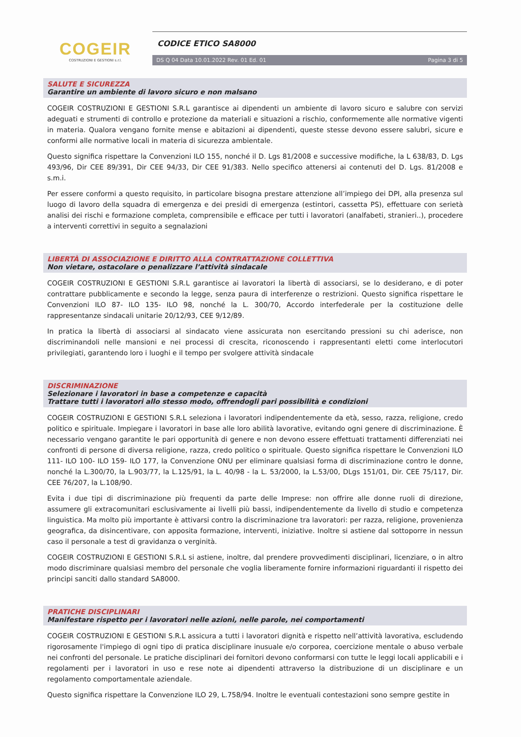COGEIR
COSTRUZIONI E GESTIONI s.r.l.
CODICE ETICO SA8000
DS Q 04 Data 10.01.2022 Rev. 01 Ed. 01 Pagina 3 di 5
SALUTE E SICUREZZA
Garantire un ambiente di lavoro sicuro e non malsano
COGEIR COSTRUZIONI E GESTIONI S.R.L garantisce ai dipendenti un ambiente di lavoro sicuro e salubre con servizi adeguati e strumenti di controllo e protezione da materiali e situazioni a rischio, conformemente alle normative vigenti in materia. Qualora vengano fornite mense e abitazioni ai dipendenti, queste stesse devono essere salubri, sicure e conformi alle normative locali in materia di sicurezza ambientale.
Questo significa rispettare la Convenzioni ILO 155, nonché il D. Lgs 81/2008 e successive modifiche, la L 638/83, D. Lgs 493/96, Dir CEE 89/391, Dir CEE 94/33, Dir CEE 91/383. Nello specifico attenersi ai contenuti del D. Lgs. 81/2008 e s.m.i.
Per essere conformi a questo requisito, in particolare bisogna prestare attenzione all’impiego dei DPI, alla presenza sul luogo di lavoro della squadra di emergenza e dei presidi di emergenza (estintori, cassetta PS), effettuare con serietà analisi dei rischi e formazione completa, comprensibile e efficace per tutti i lavoratori (analfabeti, stranieri..), procedere a interventi correttivi in seguito a segnalazioni
LIBERTÀ DI ASSOCIAZIONE E DIRITTO ALLA CONTRATTAZIONE COLLETTIVA
Non vietare, ostacolare o penalizzare l’attività sindacale
COGEIR COSTRUZIONI E GESTIONI S.R.L garantisce ai lavoratori la libertà di associarsi, se lo desiderano, e di poter contrattare pubblicamente e secondo la legge, senza paura di interferenze o restrizioni. Questo significa rispettare le Convenzioni ILO 87- ILO 135- ILO 98, nonché la L. 300/70, Accordo interfederale per la costituzione delle rappresentanze sindacali unitarie 20/12/93, CEE 9/12/89.
In pratica la libertà di associarsi al sindacato viene assicurata non esercitando pressioni su chi aderisce, non discriminandoli nelle mansioni e nei processi di crescita, riconoscendo i rappresentanti eletti come interlocutori privilegiati, garantendo loro i luoghi e il tempo per svolgere attività sindacale
DISCRIMINAZIONE
Selezionare i lavoratori in base a competenze e capacità
Trattare tutti i lavoratori allo stesso modo, offrendogli pari possibilità e condizioni
COGEIR COSTRUZIONI E GESTIONI S.R.L seleziona i lavoratori indipendentemente da età, sesso, razza, religione, credo politico e spirituale. Impiegare i lavoratori in base alle loro abilità lavorative, evitando ogni genere di discriminazione. È necessario vengano garantite le pari opportunità di genere e non devono essere effettuati trattamenti differenziati nei confronti di persone di diversa religione, razza, credo politico o spirituale. Questo significa rispettare le Convenzioni ILO 111- ILO 100- ILO 159- ILO 177, la Convenzione ONU per eliminare qualsiasi forma di discriminazione contro le donne, nonché la L.300/70, la L.903/77, la L.125/91, la L. 40/98 - la L. 53/2000, la L.53/00, DLgs 151/01, Dir. CEE 75/117, Dir. CEE 76/207, la L.108/90.
Evita i due tipi di discriminazione più frequenti da parte delle Imprese: non offrire alle donne ruoli di direzione, assumere gli extracomunitari esclusivamente ai livelli più bassi, indipendentemente da livello di studio e competenza linguistica. Ma molto più importante è attivarsi contro la discriminazione tra lavoratori: per razza, religione, provenienza geografica, da disincentivare, con apposita formazione, interventi, iniziative. Inoltre si astiene dal sottoporre in nessun caso il personale a test di gravidanza o verginità.
COGEIR COSTRUZIONI E GESTIONI S.R.L si astiene, inoltre, dal prendere provvedimenti disciplinari, licenziare, o in altro modo discriminare qualsiasi membro del personale che voglia liberamente fornire informazioni riguardanti il rispetto dei principi sanciti dallo standard SA8000.
PRATICHE DISCIPLINARI
Manifestare rispetto per i lavoratori nelle azioni, nelle parole, nei comportamenti
COGEIR COSTRUZIONI E GESTIONI S.R.L assicura a tutti i lavoratori dignità e rispetto nell’attività lavorativa, escludendo rigorosamente l'impiego di ogni tipo di pratica disciplinare inusuale e/o corporea, coercizione mentale o abuso verbale nei confronti del personale. Le pratiche disciplinari dei fornitori devono conformarsi con tutte le leggi locali applicabili e i regolamenti per i lavoratori in uso e rese note ai dipendenti attraverso la distribuzione di un disciplinare e un regolamento comportamentale aziendale.
Questo significa rispettare la Convenzione ILO 29, L.758/94. Inoltre le eventuali contestazioni sono sempre gestite in